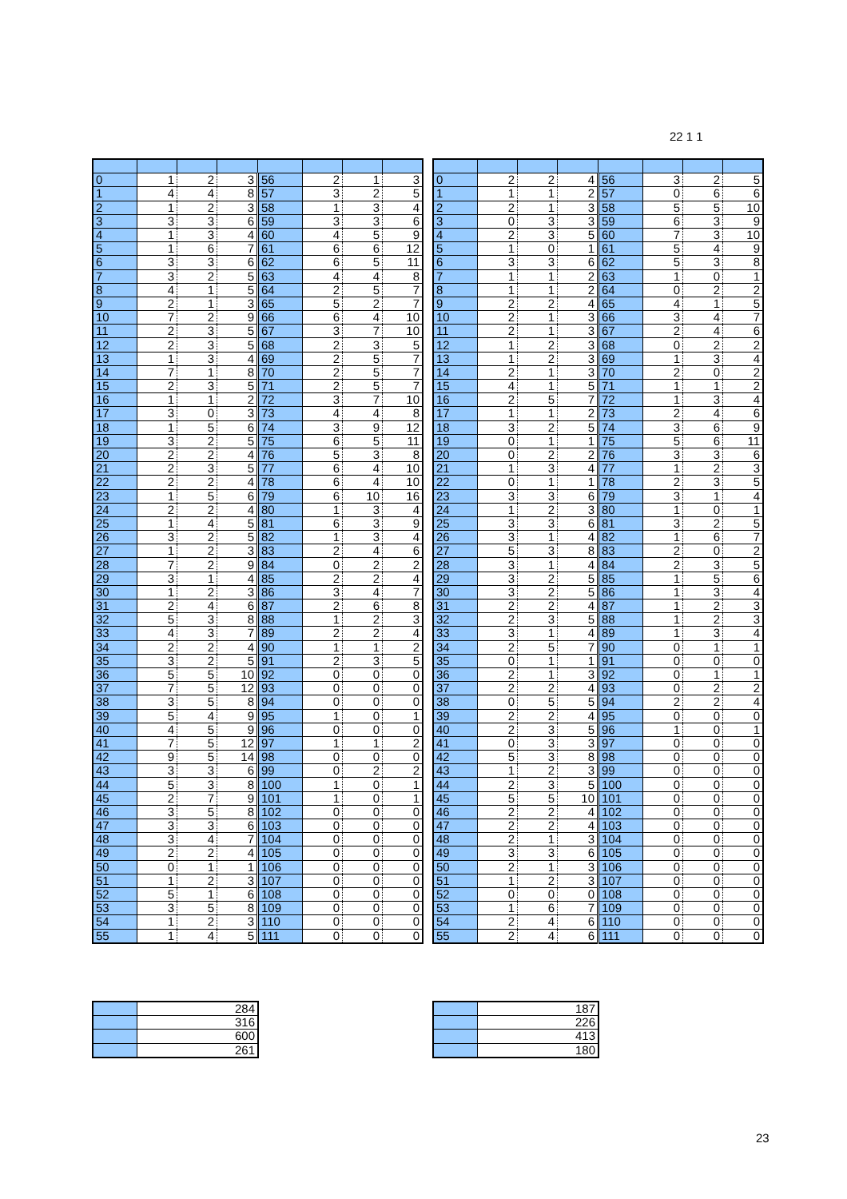22 1 1
| 0 | 1 | 2 | 3 | 56 | 2 | 1 | 3 |
| 1 | 4 | 4 | 8 | 57 | 3 | 2 | 5 |
| 2 | 1 | 2 | 3 | 58 | 1 | 3 | 4 |
| 3 | 3 | 3 | 6 | 59 | 3 | 3 | 6 |
| 4 | 1 | 3 | 4 | 60 | 4 | 5 | 9 |
| 5 | 1 | 6 | 7 | 61 | 6 | 6 | 12 |
| 6 | 3 | 3 | 6 | 62 | 6 | 5 | 11 |
| 7 | 3 | 2 | 5 | 63 | 4 | 4 | 8 |
| 8 | 4 | 1 | 5 | 64 | 2 | 5 | 7 |
| 9 | 2 | 1 | 3 | 65 | 5 | 2 | 7 |
| 10 | 7 | 2 | 9 | 66 | 6 | 4 | 10 |
| 11 | 2 | 3 | 5 | 67 | 3 | 7 | 10 |
| 12 | 2 | 3 | 5 | 68 | 2 | 3 | 5 |
| 13 | 1 | 3 | 4 | 69 | 2 | 5 | 7 |
| 14 | 7 | 1 | 8 | 70 | 2 | 5 | 7 |
| 15 | 2 | 3 | 5 | 71 | 2 | 5 | 7 |
| 16 | 1 | 1 | 2 | 72 | 3 | 7 | 10 |
| 17 | 3 | 0 | 3 | 73 | 4 | 4 | 8 |
| 18 | 1 | 5 | 6 | 74 | 3 | 9 | 12 |
| 19 | 3 | 2 | 5 | 75 | 6 | 5 | 11 |
| 20 | 2 | 2 | 4 | 76 | 5 | 3 | 8 |
| 21 | 2 | 3 | 5 | 77 | 6 | 4 | 10 |
| 22 | 2 | 2 | 4 | 78 | 6 | 4 | 10 |
| 23 | 1 | 5 | 6 | 79 | 6 | 10 | 16 |
| 24 | 2 | 2 | 4 | 80 | 1 | 3 | 4 |
| 25 | 1 | 4 | 5 | 81 | 6 | 3 | 9 |
| 26 | 3 | 2 | 5 | 82 | 1 | 3 | 4 |
| 27 | 1 | 2 | 3 | 83 | 2 | 4 | 6 |
| 28 | 7 | 2 | 9 | 84 | 0 | 2 | 2 |
| 29 | 3 | 1 | 4 | 85 | 2 | 2 | 4 |
| 30 | 1 | 2 | 3 | 86 | 3 | 4 | 7 |
| 31 | 2 | 4 | 6 | 87 | 2 | 6 | 8 |
| 32 | 5 | 3 | 8 | 88 | 1 | 2 | 3 |
| 33 | 4 | 3 | 7 | 89 | 2 | 2 | 4 |
| 34 | 2 | 2 | 4 | 90 | 1 | 1 | 2 |
| 35 | 3 | 2 | 5 | 91 | 2 | 3 | 5 |
| 36 | 5 | 5 | 10 | 92 | 0 | 0 | 0 |
| 37 | 7 | 5 | 12 | 93 | 0 | 0 | 0 |
| 38 | 3 | 5 | 8 | 94 | 0 | 0 | 0 |
| 39 | 5 | 4 | 9 | 95 | 1 | 0 | 1 |
| 40 | 4 | 5 | 9 | 96 | 0 | 0 | 0 |
| 41 | 7 | 5 | 12 | 97 | 1 | 1 | 2 |
| 42 | 9 | 5 | 14 | 98 | 0 | 0 | 0 |
| 43 | 3 | 3 | 6 | 99 | 0 | 2 | 2 |
| 44 | 5 | 3 | 8 | 100 | 1 | 0 | 1 |
| 45 | 2 | 7 | 9 | 101 | 1 | 0 | 1 |
| 46 | 3 | 5 | 8 | 102 | 0 | 0 | 0 |
| 47 | 3 | 3 | 6 | 103 | 0 | 0 | 0 |
| 48 | 3 | 4 | 7 | 104 | 0 | 0 | 0 |
| 49 | 2 | 2 | 4 | 105 | 0 | 0 | 0 |
| 50 | 0 | 1 | 1 | 106 | 0 | 0 | 0 |
| 51 | 1 | 2 | 3 | 107 | 0 | 0 | 0 |
| 52 | 5 | 1 | 6 | 108 | 0 | 0 | 0 |
| 53 | 3 | 5 | 8 | 109 | 0 | 0 | 0 |
| 54 | 1 | 2 | 3 | 110 | 0 | 0 | 0 |
| 55 | 1 | 4 | 5 | 111 | 0 | 0 | 0 |
| 0 | 2 | 2 | 4 | 56 | 3 | 2 | 5 |
| 1 | 1 | 1 | 2 | 57 | 0 | 6 | 6 |
| 2 | 2 | 1 | 3 | 58 | 5 | 5 | 10 |
| 3 | 0 | 3 | 3 | 59 | 6 | 3 | 9 |
| 4 | 2 | 3 | 5 | 60 | 7 | 3 | 10 |
| 5 | 1 | 0 | 1 | 61 | 5 | 4 | 9 |
| 6 | 3 | 3 | 6 | 62 | 5 | 3 | 8 |
| 7 | 1 | 1 | 2 | 63 | 1 | 0 | 1 |
| 8 | 1 | 1 | 2 | 64 | 0 | 2 | 2 |
| 9 | 2 | 2 | 4 | 65 | 4 | 1 | 5 |
| 10 | 2 | 1 | 3 | 66 | 3 | 4 | 7 |
| 11 | 2 | 1 | 3 | 67 | 2 | 4 | 6 |
| 12 | 1 | 2 | 3 | 68 | 0 | 2 | 2 |
| 13 | 1 | 2 | 3 | 69 | 1 | 3 | 4 |
| 14 | 2 | 1 | 3 | 70 | 2 | 0 | 2 |
| 15 | 4 | 1 | 5 | 71 | 1 | 1 | 2 |
| 16 | 2 | 5 | 7 | 72 | 1 | 3 | 4 |
| 17 | 1 | 1 | 2 | 73 | 2 | 4 | 6 |
| 18 | 3 | 2 | 5 | 74 | 3 | 6 | 9 |
| 19 | 0 | 1 | 1 | 75 | 5 | 6 | 11 |
| 20 | 0 | 2 | 2 | 76 | 3 | 3 | 6 |
| 21 | 1 | 3 | 4 | 77 | 1 | 2 | 3 |
| 22 | 0 | 1 | 1 | 78 | 2 | 3 | 5 |
| 23 | 3 | 3 | 6 | 79 | 3 | 1 | 4 |
| 24 | 1 | 2 | 3 | 80 | 1 | 0 | 1 |
| 25 | 3 | 3 | 6 | 81 | 3 | 2 | 5 |
| 26 | 3 | 1 | 4 | 82 | 1 | 6 | 7 |
| 27 | 5 | 3 | 8 | 83 | 2 | 0 | 2 |
| 28 | 3 | 1 | 4 | 84 | 2 | 3 | 5 |
| 29 | 3 | 2 | 5 | 85 | 1 | 5 | 6 |
| 30 | 3 | 2 | 5 | 86 | 1 | 3 | 4 |
| 31 | 2 | 2 | 4 | 87 | 1 | 2 | 3 |
| 32 | 2 | 3 | 5 | 88 | 1 | 2 | 3 |
| 33 | 3 | 1 | 4 | 89 | 1 | 3 | 4 |
| 34 | 2 | 5 | 7 | 90 | 0 | 1 | 1 |
| 35 | 0 | 1 | 1 | 91 | 0 | 0 | 0 |
| 36 | 2 | 1 | 3 | 92 | 0 | 1 | 1 |
| 37 | 2 | 2 | 4 | 93 | 0 | 2 | 2 |
| 38 | 0 | 5 | 5 | 94 | 2 | 2 | 4 |
| 39 | 2 | 2 | 4 | 95 | 0 | 0 | 0 |
| 40 | 2 | 3 | 5 | 96 | 1 | 0 | 1 |
| 41 | 0 | 3 | 3 | 97 | 0 | 0 | 0 |
| 42 | 5 | 3 | 8 | 98 | 0 | 0 | 0 |
| 43 | 1 | 2 | 3 | 99 | 0 | 0 | 0 |
| 44 | 2 | 3 | 5 | 100 | 0 | 0 | 0 |
| 45 | 5 | 5 | 10 | 101 | 0 | 0 | 0 |
| 46 | 2 | 2 | 4 | 102 | 0 | 0 | 0 |
| 47 | 2 | 2 | 4 | 103 | 0 | 0 | 0 |
| 48 | 2 | 1 | 3 | 104 | 0 | 0 | 0 |
| 49 | 3 | 3 | 6 | 105 | 0 | 0 | 0 |
| 50 | 2 | 1 | 3 | 106 | 0 | 0 | 0 |
| 51 | 1 | 2 | 3 | 107 | 0 | 0 | 0 |
| 52 | 0 | 0 | 0 | 108 | 0 | 0 | 0 |
| 53 | 1 | 6 | 7 | 109 | 0 | 0 | 0 |
| 54 | 2 | 4 | 6 | 110 | 0 | 0 | 0 |
| 55 | 2 | 4 | 6 | 111 | 0 | 0 | 0 |
| | 284 |
| | 316 |
| | 600 |
| | 261 |
| | 187 |
| | 226 |
| | 413 |
| | 180 |
23